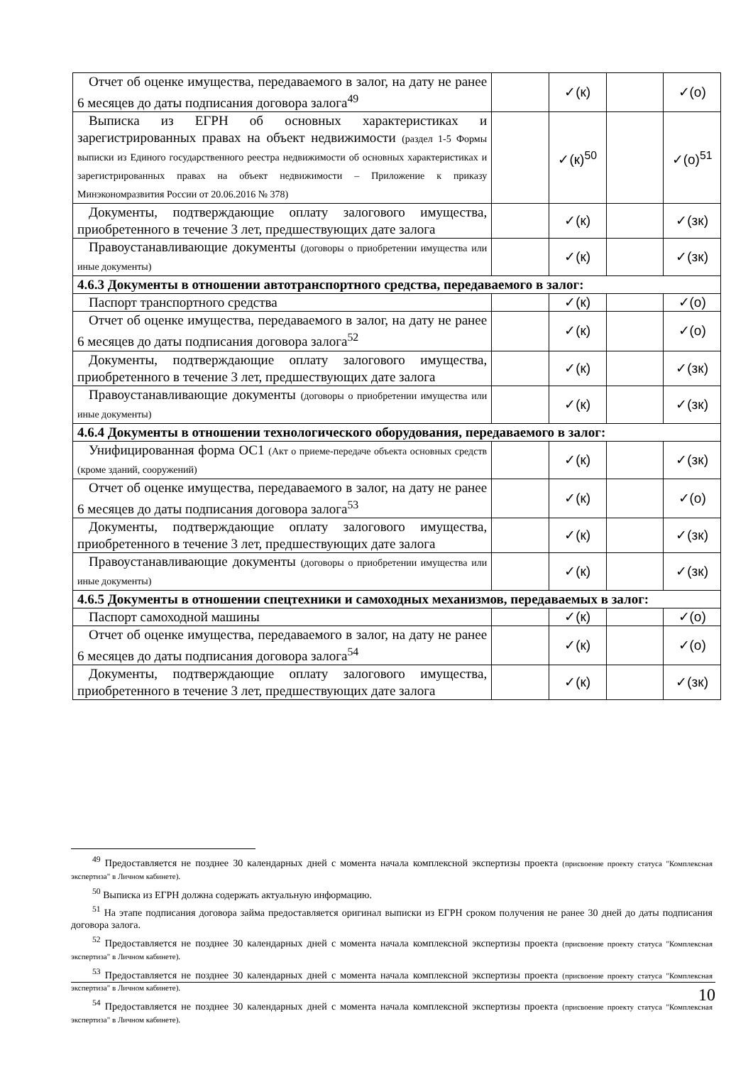| Отчет об оценке имущества, передаваемого в залог, на дату не ранее 6 месяцев до даты подписания договора залога<sup>49</sup> | | ✓(к) | | ✓(о) |
| Выписка из ЕГРН об основных характеристиках и зарегистрированных правах на объект недвижимости (раздел 1-5 Формы выписки из Единого государственного реестра недвижимости об основных характеристиках и зарегистрированных правах на объект недвижимости – Приложение к приказу Минэкономразвития России от 20.06.2016 № 378) | | ✓(к)<sup>50</sup> | | ✓(о)<sup>51</sup> |
| Документы, подтверждающие оплату залогового имущества, приобретенного в течение 3 лет, предшествующих дате залога | | ✓(к) | | ✓(зк) |
| Правоустанавливающие документы (договоры о приобретении имущества или иные документы) | | ✓(к) | | ✓(зк) |
| 4.6.3 Документы в отношении автотранспортного средства, передаваемого в залог: | | | | |
| Паспорт транспортного средства | | ✓(к) | | ✓(о) |
| Отчет об оценке имущества, передаваемого в залог, на дату не ранее 6 месяцев до даты подписания договора залога<sup>52</sup> | | ✓(к) | | ✓(о) |
| Документы, подтверждающие оплату залогового имущества, приобретенного в течение 3 лет, предшествующих дате залога | | ✓(к) | | ✓(зк) |
| Правоустанавливающие документы (договоры о приобретении имущества или иные документы) | | ✓(к) | | ✓(зк) |
| 4.6.4 Документы в отношении технологического оборудования, передаваемого в залог: | | | | |
| Унифицированная форма ОС1 (Акт о приеме-передаче объекта основных средств (кроме зданий, сооружений) | | ✓(к) | | ✓(зк) |
| Отчет об оценке имущества, передаваемого в залог, на дату не ранее 6 месяцев до даты подписания договора залога<sup>53</sup> | | ✓(к) | | ✓(о) |
| Документы, подтверждающие оплату залогового имущества, приобретенного в течение 3 лет, предшествующих дате залога | | ✓(к) | | ✓(зк) |
| Правоустанавливающие документы (договоры о приобретении имущества или иные документы) | | ✓(к) | | ✓(зк) |
| 4.6.5 Документы в отношении спецтехники и самоходных механизмов, передаваемых в залог: | | | | |
| Паспорт самоходной машины | | ✓(к) | | ✓(о) |
| Отчет об оценке имущества, передаваемого в залог, на дату не ранее 6 месяцев до даты подписания договора залога<sup>54</sup> | | ✓(к) | | ✓(о) |
| Документы, подтверждающие оплату залогового имущества, приобретенного в течение 3 лет, предшествующих дате залога | | ✓(к) | | ✓(зк) |
<sup>49</sup> Предоставляется не позднее 30 календарных дней с момента начала комплексной экспертизы проекта (присвоение проекту статуса "Комплексная экспертиза" в Личном кабинете).
<sup>50</sup> Выписка из ЕГРН должна содержать актуальную информацию.
<sup>51</sup> На этапе подписания договора займа предоставляется оригинал выписки из ЕГРН сроком получения не ранее 30 дней до даты подписания договора залога.
<sup>52</sup> Предоставляется не позднее 30 календарных дней с момента начала комплексной экспертизы проекта (присвоение проекту статуса "Комплексная экспертиза" в Личном кабинете).
<sup>53</sup> Предоставляется не позднее 30 календарных дней с момента начала комплексной экспертизы проекта (присвоение проекту статуса "Комплексная экспертиза" в Личном кабинете).
<sup>54</sup> Предоставляется не позднее 30 календарных дней с момента начала комплексной экспертизы проекта (присвоение проекту статуса "Комплексная экспертиза" в Личном кабинете).
10